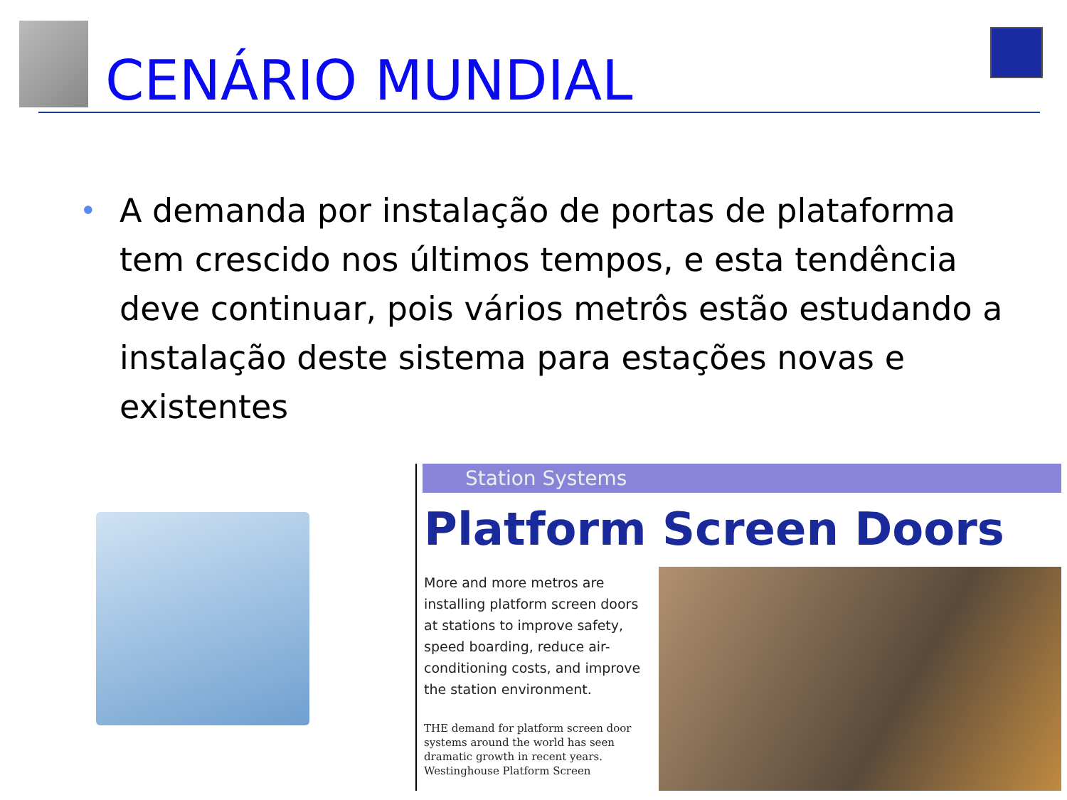CENÁRIO MUNDIAL
•
A demanda por instalação de portas de plataforma tem crescido nos últimos tempos, e esta tendência deve continuar, pois vários metrôs estão estudando a instalação deste sistema para estações novas e existentes
Station Systems
Platform Screen Doors
More and more metros are installing platform screen doors at stations to improve safety, speed boarding, reduce air-conditioning costs, and improve the station environment.
THE demand for platform screen door systems around the world has seen dramatic growth in recent years. Westinghouse Platform Screen